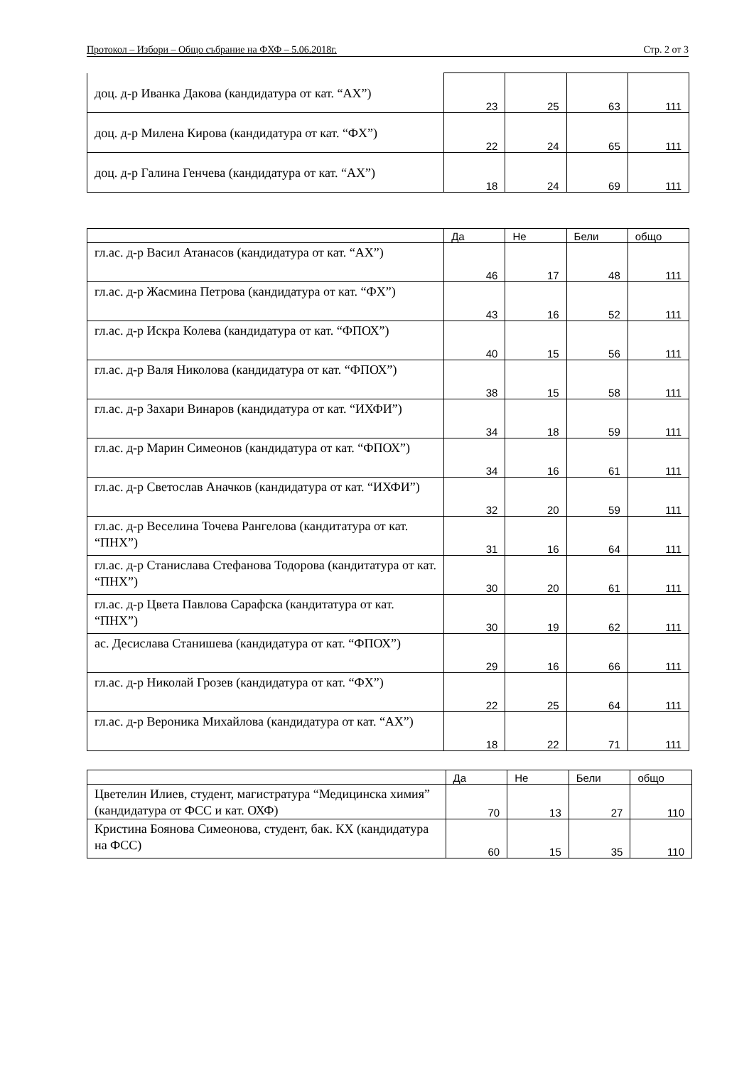Протокол – Избори – Общо събрание на ФХФ – 5.06.2018г. Стр. 2 от 3
| доц. д-р Иванка Дакова (кандидатура от кат. “АХ”) | 23 | 25 | 63 | 111 |
| доц. д-р Милена Кирова (кандидатура от кат. “ФХ”) | 22 | 24 | 65 | 111 |
| доц. д-р Галина Генчева (кандидатура от кат. “АХ”) | 18 | 24 | 69 | 111 |
| | Да | Не | Бели | общо |
| --- | --- | --- | --- | --- |
| гл.ас. д-р Васил Атанасов (кандидатура от кат. “АХ”) | 46 | 17 | 48 | 111 |
| гл.ас. д-р Жасмина Петрова (кандидатура от кат. “ФХ”) | 43 | 16 | 52 | 111 |
| гл.ас. д-р Искра Колева (кандидатура от кат. “ФПОХ”) | 40 | 15 | 56 | 111 |
| гл.ас. д-р Валя Николова (кандидатура от кат. “ФПОХ”) | 38 | 15 | 58 | 111 |
| гл.ас. д-р Захари Винаров (кандидатура от кат. “ИХФИ”) | 34 | 18 | 59 | 111 |
| гл.ас. д-р Марин Симеонов (кандидатура от кат. “ФПОХ”) | 34 | 16 | 61 | 111 |
| гл.ас. д-р Светослав Аначков (кандидатура от кат. “ИХФИ”) | 32 | 20 | 59 | 111 |
| гл.ас. д-р Веселина Точева Рангелова (кандитатура от кат. “ПНХ”) | 31 | 16 | 64 | 111 |
| гл.ас. д-р Станислава Стефанова Тодорова (кандитатура от кат. “ПНХ”) | 30 | 20 | 61 | 111 |
| гл.ас. д-р Цвета Павлова Сарафска (кандитатура от кат. “ПНХ”) | 30 | 19 | 62 | 111 |
| ас. Десислава Станишева (кандидатура от кат. “ФПОХ”) | 29 | 16 | 66 | 111 |
| гл.ас. д-р Николай Грозев (кандидатура от кат. “ФХ”) | 22 | 25 | 64 | 111 |
| гл.ас. д-р Вероника Михайлова (кандидатура от кат. “АХ”) | 18 | 22 | 71 | 111 |
| | Да | Не | Бели | общо |
| --- | --- | --- | --- | --- |
| Цветелин Илиев, студент, магистратура “Медицинска химия” (кандидатура от ФСС и кат. ОХФ) | 70 | 13 | 27 | 110 |
| Кристина Боянова Симеонова, студент, бак. КХ (кандидатура на ФСС) | 60 | 15 | 35 | 110 |